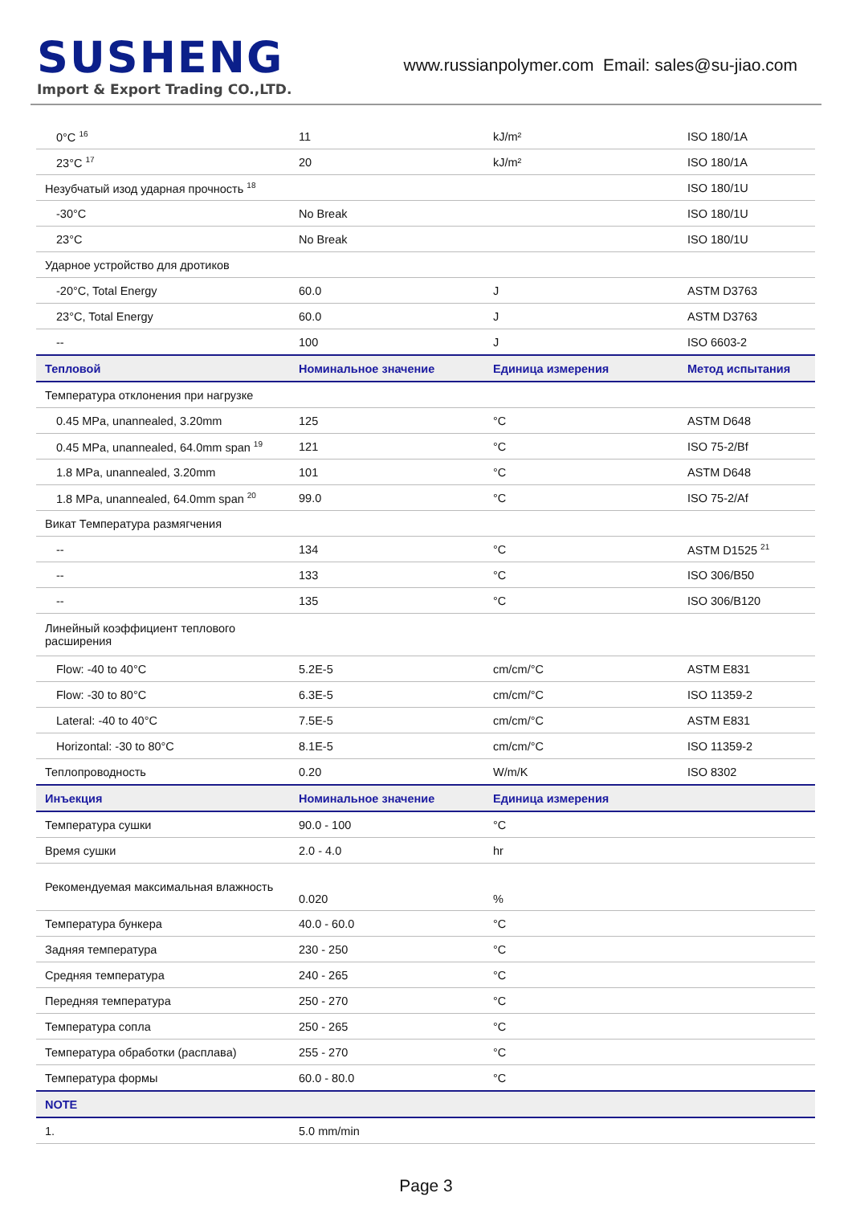SUSHENG
Import & Export Trading CO.,LTD.
www.russianpolymer.com Email: sales@su-jiao.com
| 0°C <sup>16</sup> | 11 | kJ/m² | ISO 180/1A |
| 23°C <sup>17</sup> | 20 | kJ/m² | ISO 180/1A |
| Незубчатый изод ударная прочность <sup>18</sup> | | | ISO 180/1U |
| -30°C | No Break | | ISO 180/1U |
| 23°C | No Break | | ISO 180/1U |
| Ударное устройство для дротиков | | | |
| -20°C, Total Energy | 60.0 | J | ASTM D3763 |
| 23°C, Total Energy | 60.0 | J | ASTM D3763 |
| -- | 100 | J | ISO 6603-2 |
| Тепловой | Номинальное значение | Единица измерения | Метод испытания |
| Температура отклонения при нагрузке | | | |
| 0.45 MPa, unannealed, 3.20mm | 125 | °C | ASTM D648 |
| 0.45 MPa, unannealed, 64.0mm span <sup>19</sup> | 121 | °C | ISO 75-2/Bf |
| 1.8 MPa, unannealed, 3.20mm | 101 | °C | ASTM D648 |
| 1.8 MPa, unannealed, 64.0mm span <sup>20</sup> | 99.0 | °C | ISO 75-2/Af |
| Викат Температура размягчения | | | |
| -- | 134 | °C | ASTM D1525 <sup>21</sup> |
| -- | 133 | °C | ISO 306/B50 |
| -- | 135 | °C | ISO 306/B120 |
| Линейный коэффициент теплового расширения | | | |
| Flow: -40 to 40°C | 5.2E-5 | cm/cm/°C | ASTM E831 |
| Flow: -30 to 80°C | 6.3E-5 | cm/cm/°C | ISO 11359-2 |
| Lateral: -40 to 40°C | 7.5E-5 | cm/cm/°C | ASTM E831 |
| Horizontal: -30 to 80°C | 8.1E-5 | cm/cm/°C | ISO 11359-2 |
| Теплопроводность | 0.20 | W/m/K | ISO 8302 |
| Инъекция | Номинальное значение | Единица измерения | |
| Температура сушки | 90.0 - 100 | °C | |
| Время сушки | 2.0 - 4.0 | hr | |
| Рекомендуемая максимальная влажность | 0.020 | % | |
| Температура бункера | 40.0 - 60.0 | °C | |
| Задняя температура | 230 - 250 | °C | |
| Средняя температура | 240 - 265 | °C | |
| Передняя температура | 250 - 270 | °C | |
| Температура сопла | 250 - 265 | °C | |
| Температура обработки (расплава) | 255 - 270 | °C | |
| Температура формы | 60.0 - 80.0 | °C | |
| NOTE | | | |
| 1. | 5.0 mm/min | | |
Page 3